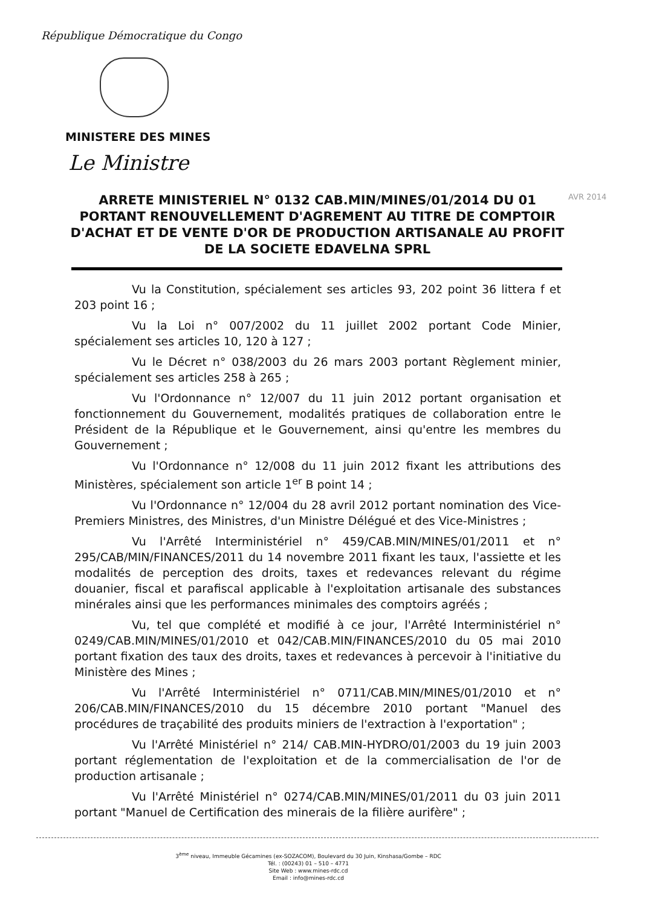République Démocratique du Congo
MINISTERE DES MINES
Le Ministre
ARRETE MINISTERIEL N° 0132 CAB.MIN/MINES/01/2014 DU 01
PORTANT RENOUVELLEMENT D'AGREMENT AU TITRE DE COMPTOIR D'ACHAT ET DE VENTE D'OR DE PRODUCTION ARTISANALE AU PROFIT DE LA SOCIETE EDAVELNA SPRL
AVR 2014
Vu la Constitution, spécialement ses articles 93, 202 point 36 littera f et 203 point 16 ;
Vu la Loi n° 007/2002 du 11 juillet 2002 portant Code Minier, spécialement ses articles 10, 120 à 127 ;
Vu le Décret n° 038/2003 du 26 mars 2003 portant Règlement minier, spécialement ses articles 258 à 265 ;
Vu l'Ordonnance n° 12/007 du 11 juin 2012 portant organisation et fonctionnement du Gouvernement, modalités pratiques de collaboration entre le Président de la République et le Gouvernement, ainsi qu'entre les membres du Gouvernement ;
Vu l'Ordonnance n° 12/008 du 11 juin 2012 fixant les attributions des Ministères, spécialement son article 1<sup>er</sup> B point 14 ;
Vu l'Ordonnance n° 12/004 du 28 avril 2012 portant nomination des Vice-Premiers Ministres, des Ministres, d'un Ministre Délégué et des Vice-Ministres ;
Vu l'Arrêté Interministériel n° 459/CAB.MIN/MINES/01/2011 et n° 295/CAB/MIN/FINANCES/2011 du 14 novembre 2011 fixant les taux, l'assiette et les modalités de perception des droits, taxes et redevances relevant du régime douanier, fiscal et parafiscal applicable à l'exploitation artisanale des substances minérales ainsi que les performances minimales des comptoirs agréés ;
Vu, tel que complété et modifié à ce jour, l'Arrêté Interministériel n° 0249/CAB.MIN/MINES/01/2010 et 042/CAB.MIN/FINANCES/2010 du 05 mai 2010 portant fixation des taux des droits, taxes et redevances à percevoir à l'initiative du Ministère des Mines ;
Vu l'Arrêté Interministériel n° 0711/CAB.MIN/MINES/01/2010 et n° 206/CAB.MIN/FINANCES/2010 du 15 décembre 2010 portant "Manuel des procédures de traçabilité des produits miniers de l'extraction à l'exportation" ;
Vu l'Arrêté Ministériel n° 214/ CAB.MIN-HYDRO/01/2003 du 19 juin 2003 portant réglementation de l'exploitation et de la commercialisation de l'or de production artisanale ;
Vu l'Arrêté Ministériel n° 0274/CAB.MIN/MINES/01/2011 du 03 juin 2011 portant "Manuel de Certification des minerais de la filière aurifère" ;
3<sup>ème</sup> niveau, Immeuble Gécamines (ex-SOZACOM), Boulevard du 30 Juin, Kinshasa/Gombe – RDC
Tél. : (00243) 01 – 510 – 4771
Site Web : www.mines-rdc.cd
Email : info@mines-rdc.cd